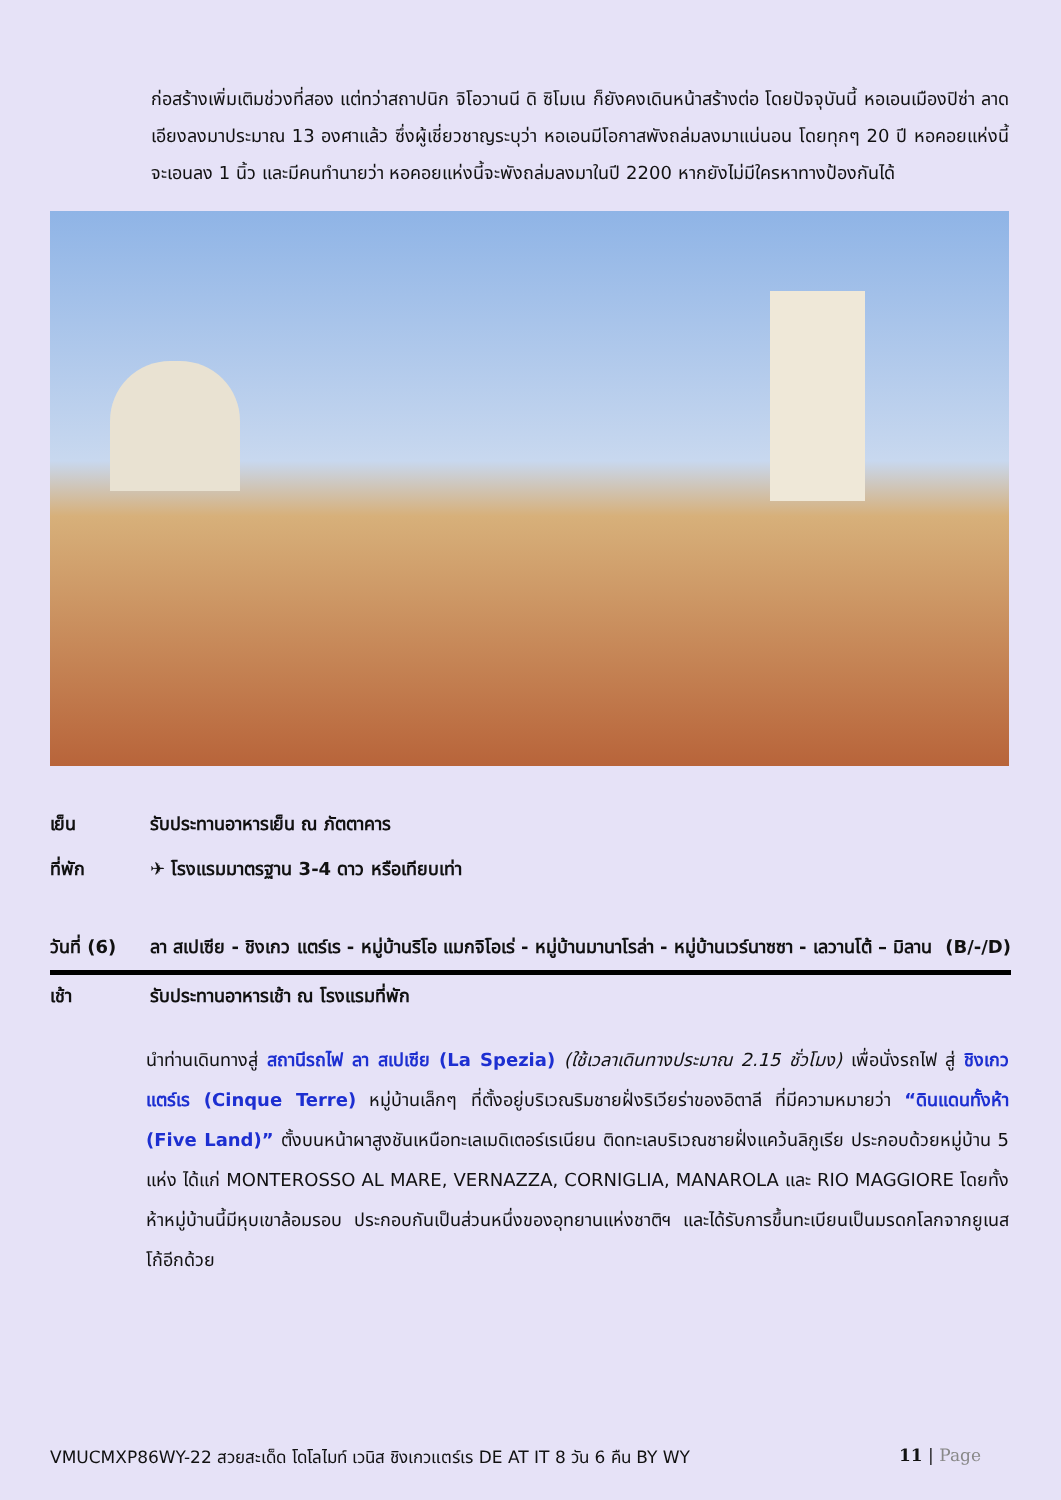ก่อสร้างเพิ่มเติมช่วงที่สอง แต่ทว่าสถาปนิก จิโอวานนี ดิ ซิโมเน ก็ยังคงเดินหน้าสร้างต่อ โดยปัจจุบันนี้ หอเอนเมืองปิซ่า ลาดเอียงลงมาประมาณ 13 องศาแล้ว ซึ่งผู้เชี่ยวชาญระบุว่า หอเอนมีโอกาสพังถล่มลงมาแน่นอน โดยทุกๆ 20 ปี หอคอยแห่งนี้จะเอนลง 1 นิ้ว และมีคนทำนายว่า หอคอยแห่งนี้จะพังถล่มลงมาในปี 2200 หากยังไม่มีใครหาทางป้องกันได้
เย็น รับประทานอาหารเย็น ณ ภัตตาคาร
ที่พัก ✈ โรงแรมมาตรฐาน 3-4 ดาว หรือเทียบเท่า
วันที่ (6)
ลา สเปเซีย - ชิงเกว แตร์เร - หมู่บ้านริโอ แมกจิโอเร่ - หมู่บ้านมานาโรล่า - หมู่บ้านเวร์นาซซา - เลวานโต้ – มิลาน (B/-/D)
เช้า รับประทานอาหารเช้า ณ โรงแรมที่พัก
นำท่านเดินทางสู่ สถานีรถไฟ ลา สเปเซีย (La Spezia) (ใช้เวลาเดินทางประมาณ 2.15 ชั่วโมง) เพื่อนั่งรถไฟ สู่ ชิงเกว แตร์เร (Cinque Terre) หมู่บ้านเล็กๆ ที่ตั้งอยู่บริเวณริมชายฝั่งริเวียร่าของอิตาลี ที่มีความหมายว่า “ดินแดนทั้งห้า (Five Land)” ตั้งบนหน้าผาสูงชันเหนือทะเลเมดิเตอร์เรเนียน ติดทะเลบริเวณชายฝั่งแคว้นลิกูเรีย ประกอบด้วยหมู่บ้าน 5 แห่ง ได้แก่ MONTEROSSO AL MARE, VERNAZZA, CORNIGLIA, MANAROLA และ RIO MAGGIORE โดยทั้งห้าหมู่บ้านนี้มีหุบเขาล้อมรอบ ประกอบกันเป็นส่วนหนึ่งของอุทยานแห่งชาติฯ และได้รับการขึ้นทะเบียนเป็นมรดกโลกจากยูเนสโก้อีกด้วย
VMUCMXP86WY-22 สวยสะเด็ด โดโลไมท์ เวนิส ชิงเกวแตร์เร DE AT IT 8 วัน 6 คืน BY WY 11 | Page